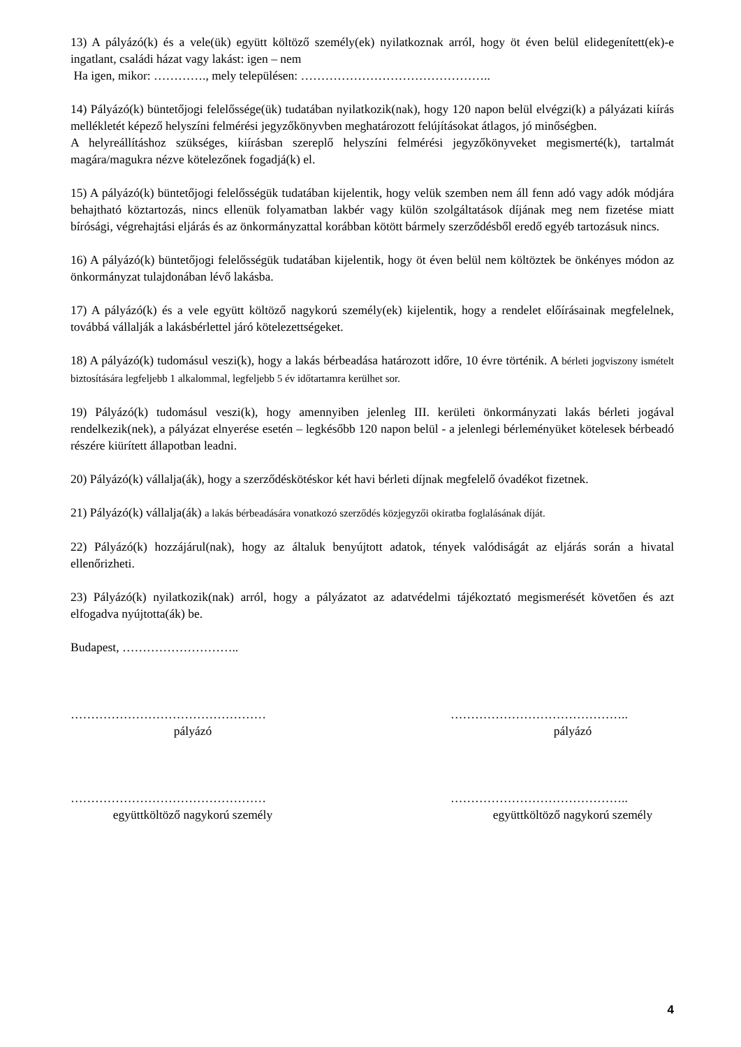13) A pályázó(k) és a vele(ük) együtt költöző személy(ek) nyilatkoznak arról, hogy öt éven belül elidegenített(ek)-e ingatlant, családi házat vagy lakást: igen – nem
Ha igen, mikor: …………., mely településen: ………………………………………..
14) Pályázó(k) büntetőjogi felelőssége(ük) tudatában nyilatkozik(nak), hogy 120 napon belül elvégzi(k) a pályázati kiírás mellékletét képező helyszíni felmérési jegyzőkönyvben meghatározott felújításokat átlagos, jó minőségben.
A helyreállításhoz szükséges, kiírásban szereplő helyszíni felmérési jegyzőkönyveket megismerté(k), tartalmát magára/magukra nézve kötelezőnek fogadjá(k) el.
15) A pályázó(k) büntetőjogi felelősségük tudatában kijelentik, hogy velük szemben nem áll fenn adó vagy adók módjára behajtható köztartozás, nincs ellenük folyamatban lakbér vagy külön szolgáltatások díjának meg nem fizetése miatt bírósági, végrehajtási eljárás és az önkormányzattal korábban kötött bármely szerződésből eredő egyéb tartozásuk nincs.
16) A pályázó(k) büntetőjogi felelősségük tudatában kijelentik, hogy öt éven belül nem költöztek be önkényes módon az önkormányzat tulajdonában lévő lakásba.
17) A pályázó(k) és a vele együtt költöző nagykorú személy(ek) kijelentik, hogy a rendelet előírásainak megfelelnek, továbbá vállalják a lakásbérlettel járó kötelezettségeket.
18) A pályázó(k) tudomásul veszi(k), hogy a lakás bérbeadása határozott időre, 10 évre történik. A bérleti jogviszony ismételt biztosítására legfeljebb 1 alkalommal, legfeljebb 5 év időtartamra kerülhet sor.
19) Pályázó(k) tudomásul veszi(k), hogy amennyiben jelenleg III. kerületi önkormányzati lakás bérleti jogával rendelkezik(nek), a pályázat elnyerése esetén – legkésőbb 120 napon belül - a jelenlegi bérleményüket kötelesek bérbeadó részére kiürített állapotban leadni.
20) Pályázó(k) vállalja(ák), hogy a szerződéskötéskor két havi bérleti díjnak megfelelő óvadékot fizetnek.
21) Pályázó(k) vállalja(ák) a lakás bérbeadására vonatkozó szerződés közjegyzői okiratba foglalásának díját.
22) Pályázó(k) hozzájárul(nak), hogy az általuk benyújtott adatok, tények valódiságát az eljárás során a hivatal ellenőrizheti.
23) Pályázó(k) nyilatkozik(nak) arról, hogy a pályázatot az adatvédelmi tájékoztató megismerését követően és azt elfogadva nyújtotta(ák) be.
Budapest, ………………………..
…………………………………………
pályázó
……………………………………..
pályázó
…………………………………………
együttköltöző nagykorú személy
……………………………………..
együttköltöző nagykorú személy
4